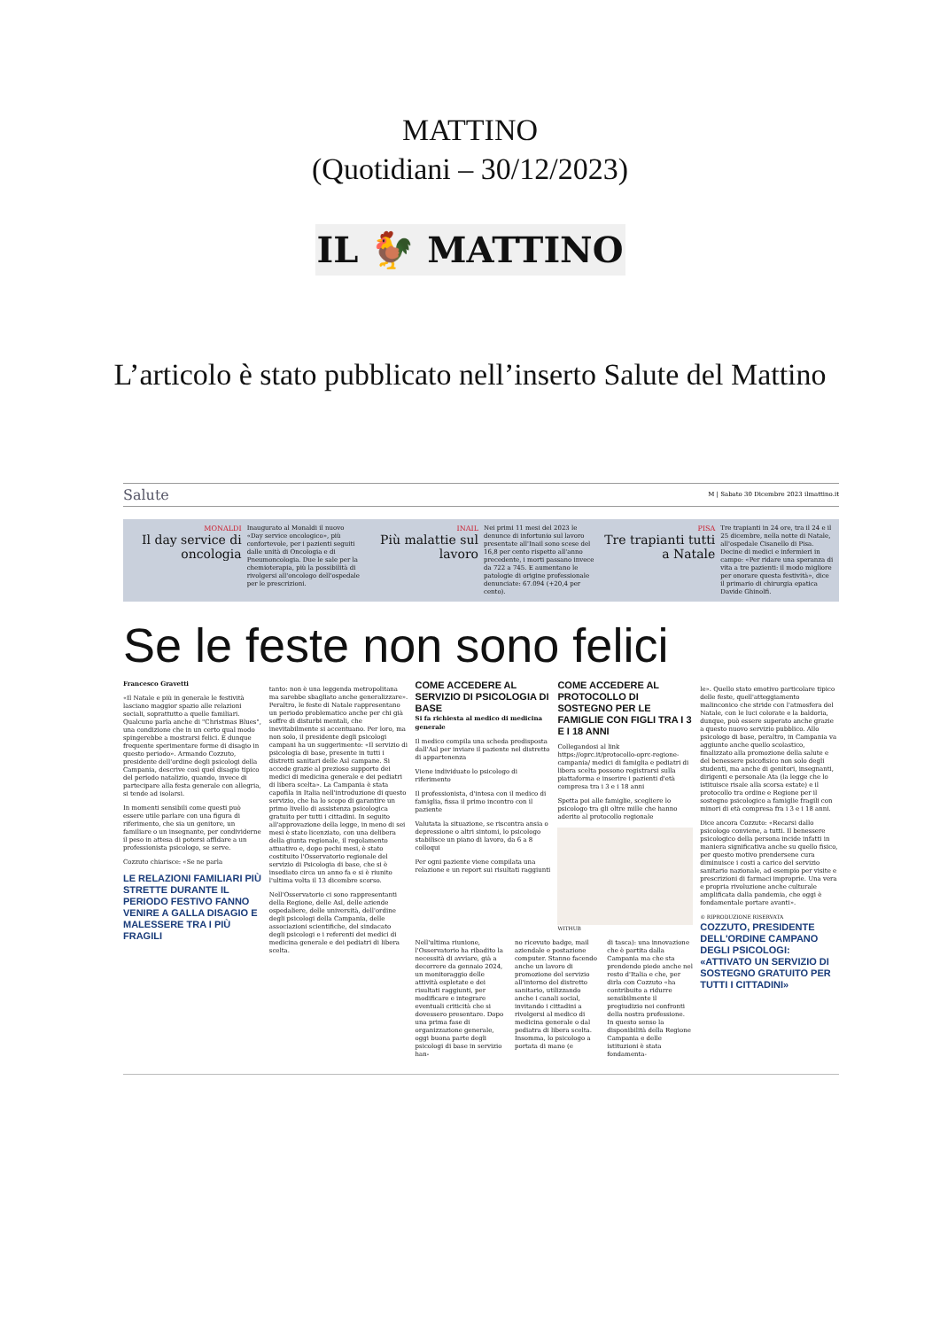MATTINO
(Quotidiani – 30/12/2023)
IL 🐓 MATTINO
L’articolo è stato pubblicato nell’inserto Salute del Mattino
Salute M | Sabato 30 Dicembre 2023 ilmattino.it
MONALDI
Il day service di oncologia
Inaugurato al Monaldi il nuovo «Day service oncologico», più confortevole, per i pazienti seguiti dalle unità di Oncologia e di Pneumoncologia. Due le sale per la chemioterapia, più la possibilità di rivolgersi all'oncologo dell'ospedale per le prescrizioni.
INAIL
Più malattie sul lavoro
Nei primi 11 mesi del 2023 le denunce di infortunio sul lavoro presentate all'Inail sono scese del 16,8 per cento rispetto all'anno precedente, i morti passano invece da 722 a 745. E aumentano le patologie di origine professionale denunciate: 67.094 (+20,4 per cento).
PISA
Tre trapianti tutti a Natale
Tre trapianti in 24 ore, tra il 24 e il 25 dicembre, nella notte di Natale, all'ospedale Cisanello di Pisa. Decine di medici e infermieri in campo: «Per ridare una speranza di vita a tre pazienti: il modo migliore per onorare questa festività», dice il primario di chirurgia epatica Davide Ghinolfi.
Se le feste non sono felici
Francesco Gravetti
«Il Natale e più in generale le festività lasciano maggior spazio alle relazioni sociali, soprattutto a quelle familiari. Qualcuno parla anche di "Christmas Blues", una condizione che in un certo qual modo spingerebbe a mostrarsi felici. È dunque frequente sperimentare forme di disagio in questo periodo». Armando Cozzuto, presidente dell'ordine degli psicologi della Campania, descrive così quel disagio tipico del periodo natalizio, quando, invece di partecipare alla festa generale con allegria, si tende ad isolarsi.
In momenti sensibili come questi può essere utile parlare con una figura di riferimento, che sia un genitore, un familiare o un insegnante, per condividerne il peso in attesa di potersi affidare a un professionista psicologo, se serve.
Cozzuto chiarisce: «Se ne parla
LE RELAZIONI FAMILIARI PIÙ STRETTE DURANTE IL PERIODO FESTIVO FANNO VENIRE A GALLA DISAGIO E MALESSERE TRA I PIÙ FRAGILI
tanto: non è una leggenda metropolitana ma sarebbe sbagliato anche generalizzare». Peraltro, le feste di Natale rappresentano un periodo problematico anche per chi già soffre di disturbi mentali, che inevitabilmente si accentuano. Per loro, ma non solo, il presidente degli psicologi campani ha un suggerimento: «Il servizio di psicologia di base, presente in tutti i distretti sanitari delle Asl campane. Si accede grazie al prezioso supporto dei medici di medicina generale e dei pediatri di libera scelta». La Campania è stata capofila in Italia nell'introduzione di questo servizio, che ha lo scopo di garantire un primo livello di assistenza psicologica gratuito per tutti i cittadini. In seguito all'approvazione della legge, in meno di sei mesi è stato licenziato, con una delibera della giunta regionale, il regolamento attuativo e, dopo pochi mesi, è stato costituito l'Osservatorio regionale del servizio di Psicologia di base, che si è insediato circa un anno fa e si è riunito l'ultima volta il 13 dicembre scorso.
Nell'Osservatorio ci sono rappresentanti della Regione, delle Asl, delle aziende ospedaliere, delle università, dell'ordine degli psicologi della Campania, delle associazioni scientifiche, del sindacato degli psicologi e i referenti dei medici di medicina generale e dei pediatri di libera scelta.
COME ACCEDERE AL SERVIZIO DI PSICOLOGIA DI BASE
Si fa richiesta al medico di medicina generale
Il medico compila una scheda predisposta dall'Asl per inviare il paziente nel distretto di appartenenza
Viene individuato lo psicologo di riferimento
Il professionista, d'intesa con il medico di famiglia, fissa il primo incontro con il paziente
Valutata la situazione, se riscontra ansia o depressione o altri sintomi, lo psicologo stabilisce un piano di lavoro, da 6 a 8 colloqui
Per ogni paziente viene compilata una relazione e un report sui risultati raggiunti
COME ACCEDERE AL PROTOCOLLO DI SOSTEGNO PER LE FAMIGLIE CON FIGLI TRA I 3 E I 18 ANNI
Collegandosi al link https://oprc.it/protocollo-oprc-regione-campania/ medici di famiglia e pediatri di libera scelta possono registrarsi sulla piattaforma e inserire i pazienti d'età compresa tra i 3 e i 18 anni
Spetta poi alle famiglie, scegliere lo psicologo tra gli oltre mille che hanno aderito al protocollo regionale
WITHUB
Nell'ultima riunione, l'Osservatorio ha ribadito la necessità di avviare, già a decorrere da gennaio 2024, un monitoraggio delle attività espletate e dei risultati raggiunti, per modificare e integrare eventuali criticità che si dovessero presentare. Dopo una prima fase di organizzazione generale, oggi buona parte degli psicologi di base in servizio han-
no ricevuto badge, mail aziendale e postazione computer. Stanno facendo anche un lavoro di promozione del servizio all'interno del distretto sanitario, utilizzando anche i canali social, invitando i cittadini a rivolgersi al medico di medicina generale o dal pediatra di libera scelta. Insomma, lo psicologo a portata di mano (e
di tasca): una innovazione che è partita dalla Campania ma che sta prendendo piede anche nel resto d'Italia e che, per dirla con Cozzuto «ha contribuito a ridurre sensibilmente il pregiudizio nei confronti della nostra professione. In questo senso la disponibilità della Regione Campania e delle istituzioni è stata fondamenta-
le». Quello stato emotivo particolare tipico delle feste, quell'atteggiamento malinconico che stride con l'atmosfera del Natale, con le luci colorate e la baldoria, dunque, può essere superato anche grazie a questo nuovo servizio pubblico. Allo psicologo di base, peraltro, in Campania va aggiunto anche quello scolastico, finalizzato alla promozione della salute e del benessere psicofisico non solo degli studenti, ma anche di genitori, insegnanti, dirigenti e personale Ata (la legge che lo istituisce risale alla scorsa estate) e il protocollo tra ordine e Regione per il sostegno psicologico a famiglie fragili con minori di età compresa fra i 3 e i 18 anni.
Dice ancora Cozzuto: «Recarsi dallo psicologo conviene, a tutti. Il benessere psicologico della persona incide infatti in maniera significativa anche su quello fisico, per questo motivo prendersene cura diminuisce i costi a carico del servizio sanitario nazionale, ad esempio per visite e prescrizioni di farmaci improprie. Una vera e propria rivoluzione anche culturale amplificata dalla pandemia, che oggi è fondamentale portare avanti».
© RIPRODUZIONE RISERVATA
COZZUTO, PRESIDENTE DELL'ORDINE CAMPANO DEGLI PSICOLOGI: «ATTIVATO UN SERVIZIO DI SOSTEGNO GRATUITO PER TUTTI I CITTADINI»